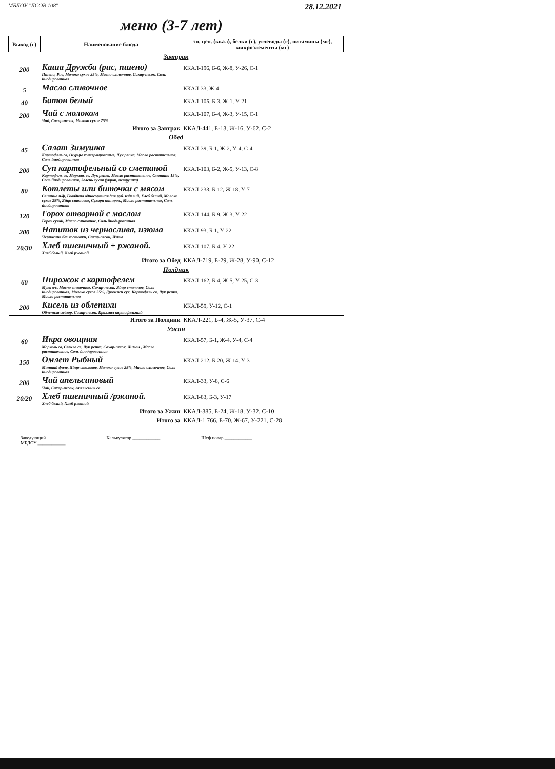МБДОУ "ДСОВ 108" 28.12.2021
меню (3-7 лет)
| Выход (г) | Наименование блюда | эн. цен. (ккал), белки (г), углеводы (г), витамины (мг), микроэлементы (мг) |
| --- | --- | --- |
| Завтрак | | |
| 200 | Каша Дружба (рис, пшено) Пшено, Рис, Молоко сухое 25%, Масло сливочное, Сахар-песок, Соль йиодированная | ККАЛ-196, Б-6, Ж-8, У-26, С-1 |
| 5 | Масло сливочное | ККАЛ-33, Ж-4 |
| 40 | Батон белый | ККАЛ-105, Б-3, Ж-1, У-21 |
| 200 | Чай с молоком Чай, Сахар-песок, Молоко сухое 25% | ККАЛ-107, Б-4, Ж-3, У-15, С-1 |
| Итого за Завтрак | | ККАЛ-441, Б-13, Ж-16, У-62, С-2 |
| Обед | | |
| 45 | Салат Зимушка Картофель св, Огурцы консервированые, Лук репка, Масло растительное, Соль йиодированная | ККАЛ-39, Б-1, Ж-2, У-4, С-4 |
| 200 | Суп картофельный со сметаной Картофель св, Морковь св, Лук репка, Масло растительное, Сметана 15%, Соль йиодированная, Зелень сухая (укроп, петрушка) | ККАЛ-103, Б-2, Ж-5, У-13, С-8 |
| 80 | Котлеты или биточки с мясом Свинина п/ф, Говядина односортная для руб. изделий, Хлеб белый, Молоко сухое 25%, Яйцо столовое, Сухари паниров., Масло растительное, Соль йиодированная | ККАЛ-233, Б-12, Ж-18, У-7 |
| 120 | Горох отварной с маслом Горох сухой, Масло сливочное, Соль йиодированная | ККАЛ-144, Б-9, Ж-3, У-22 |
| 200 | Напиток из чернослива, изюма Чернослив без косточки, Сахар-песок, Изюм | ККАЛ-93, Б-1, У-22 |
| 20/30 | Хлеб пшеничный + ржаной. Хлеб белый, Хлеб ржаной | ККАЛ-107, Б-4, У-22 |
| Итого за Обед | | ККАЛ-719, Б-29, Ж-28, У-90, С-12 |
| Полдник | | |
| 60 | Пирожок с картофелем Мука в/с, Масло сливочное, Сахар-песок, Яйцо столовое, Соль йиодированная, Молоко сухое 25%, Дрожжи сух, Картофель св, Лук репка, Масло растительное | ККАЛ-162, Б-4, Ж-5, У-25, С-3 |
| 200 | Кисель из облепихи Облепиха св/мор, Сахар-песок, Крахмал картофельный | ККАЛ-59, У-12, С-1 |
| Итого за Полдник | | ККАЛ-221, Б-4, Ж-5, У-37, С-4 |
| Ужин | | |
| 60 | Икра овощная Морковь св, Свекла св, Лук репка, Сахар-песок, Лимон , Масло растительное, Соль йиодированная | ККАЛ-57, Б-1, Ж-4, У-4, С-4 |
| 150 | Омлет Рыбный Минтай филе, Яйцо столовое, Молоко сухое 25%, Масло сливочное, Соль йиодированная | ККАЛ-212, Б-20, Ж-14, У-3 |
| 200 | Чай апельсиновый Чай, Сахар-песок, Апельсины св | ККАЛ-33, У-8, С-6 |
| 20/20 | Хлеб пшеничный /ржаной. Хлеб белый, Хлеб ржаной | ККАЛ-83, Б-3, У-17 |
| Итого за Ужин | | ККАЛ-385, Б-24, Ж-18, У-32, С-10 |
| Итого за | | ККАЛ-1 766, Б-70, Ж-67, У-221, С-28 |
Заведующий
МБДОУ ____________ Калькулятор ____________ Шеф повар ____________